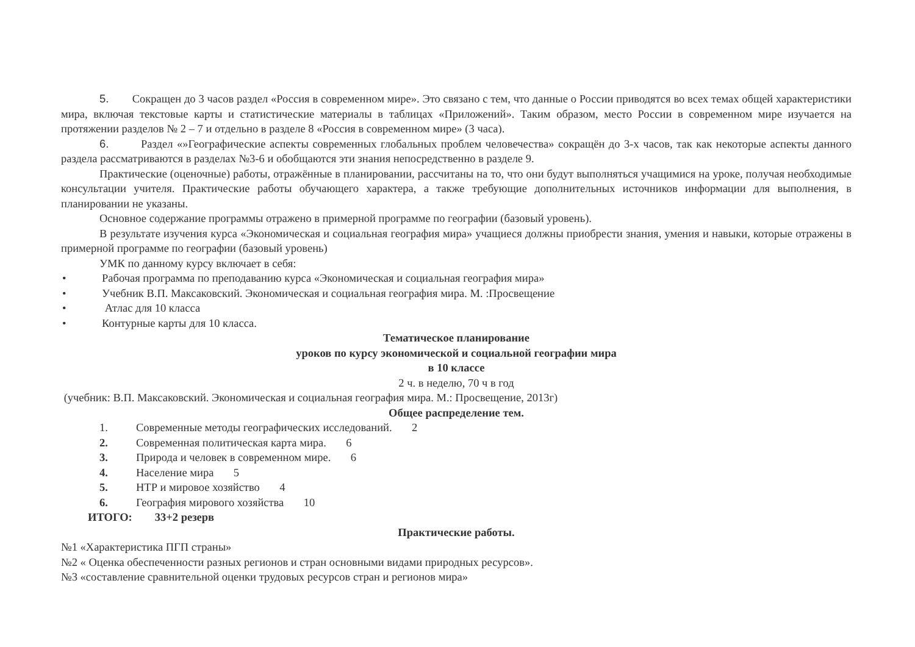5. Сокращен до 3 часов раздел «Россия в современном мире». Это связано с тем, что данные о России приводятся во всех темах общей характеристики мира, включая текстовые карты и статистические материалы в таблицах «Приложений». Таким образом, место России в современном мире изучается на протяжении разделов № 2 – 7 и отдельно в разделе 8 «Россия в современном мире» (3 часа).
6. Раздел «»Географические аспекты современных глобальных проблем человечества» сокращён до 3-х часов, так как некоторые аспекты данного раздела рассматриваются в разделах №3-6 и обобщаются эти знания непосредственно в разделе 9.
Практические (оценочные) работы, отражённые в планировании, рассчитаны на то, что они будут выполняться учащимися на уроке, получая необходимые консультации учителя. Практические работы обучающего характера, а также требующие дополнительных источников информации для выполнения, в планировании не указаны.
Основное содержание программы отражено в примерной программе по географии (базовый уровень).
В результате изучения курса «Экономическая и социальная география мира» учащиеся должны приобрести знания, умения и навыки, которые отражены в примерной программе по географии (базовый уровень)
УМК по данному курсу включает в себя:
• Рабочая программа по преподаванию курса «Экономическая и социальная география мира»
• Учебник В.П. Максаковский. Экономическая и социальная география мира. М. :Просвещение
• Атлас для 10 класса
• Контурные карты для 10 класса.
Тематическое планирование
уроков по курсу экономической и социальной географии мира
в 10 классе
2 ч. в неделю, 70 ч в год
(учебник: В.П. Максаковский. Экономическая и социальная география мира. М.: Просвещение, 2013г)
Общее распределение тем.
1. Современные методы географических исследований. 2
2. Современная политическая карта мира. 6
3. Природа и человек в современном мире. 6
4. Население мира 5
5. НТР и мировое хозяйство 4
6. География мирового хозяйства 10
ИТОГО: 33+2 резерв
Практические работы.
№1 «Характеристика ПГП страны»
№2 « Оценка обеспеченности разных регионов и стран основными видами природных ресурсов».
№3 «составление сравнительной оценки трудовых ресурсов стран и регионов мира»